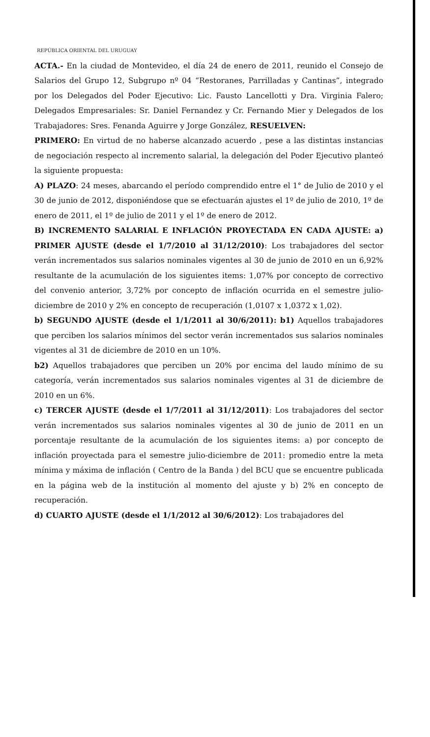REPÚBLICA ORIENTAL DEL URUGUAY
ACTA.- En la ciudad de Montevideo, el día 24 de enero de 2011, reunido el Consejo de Salarios del Grupo 12, Subgrupo nº 04 “Restoranes, Parrilladas y Cantinas”, integrado por los Delegados del Poder Ejecutivo: Lic. Fausto Lancellotti y Dra. Virginia Falero; Delegados Empresariales: Sr. Daniel Fernandez y Cr. Fernando Mier y Delegados de los Trabajadores: Sres. Fenanda Aguirre y Jorge González, RESUELVEN:
PRIMERO: En virtud de no haberse alcanzado acuerdo , pese a las distintas instancias de negociación respecto al incremento salarial, la delegación del Poder Ejecutivo planteó la siguiente propuesta:
A) PLAZO: 24 meses, abarcando el período comprendido entre el 1° de Julio de 2010 y el 30 de junio de 2012, disponiéndose que se efectuarán ajustes el 1º de julio de 2010, 1º de enero de 2011, el 1º de julio de 2011 y el 1º de enero de 2012.
B) INCREMENTO SALARIAL E INFLACIÓN PROYECTADA EN CADA AJUSTE: a) PRIMER AJUSTE (desde el 1/7/2010 al 31/12/2010): Los trabajadores del sector verán incrementados sus salarios nominales vigentes al 30 de junio de 2010 en un 6,92% resultante de la acumulación de los siguientes items: 1,07% por concepto de correctivo del convenio anterior, 3,72% por concepto de inflación ocurrida en el semestre julio-diciembre de 2010 y 2% en concepto de recuperación (1,0107 x 1,0372 x 1,02).
b) SEGUNDO AJUSTE (desde el 1/1/2011 al 30/6/2011): b1) Aquellos trabajadores que perciben los salarios mínimos del sector verán incrementados sus salarios nominales vigentes al 31 de diciembre de 2010 en un 10%.
b2) Aquellos trabajadores que perciben un 20% por encima del laudo mínimo de su categoría, verán incrementados sus salarios nominales vigentes al 31 de diciembre de 2010 en un 6%.
c) TERCER AJUSTE (desde el 1/7/2011 al 31/12/2011): Los trabajadores del sector verán incrementados sus salarios nominales vigentes al 30 de junio de 2011 en un porcentaje resultante de la acumulación de los siguientes items: a) por concepto de inflación proyectada para el semestre julio-diciembre de 2011: promedio entre la meta mínima y máxima de inflación ( Centro de la Banda ) del BCU que se encuentre publicada en la página web de la institución al momento del ajuste y b) 2% en concepto de recuperación.
d) CUARTO AJUSTE (desde el 1/1/2012 al 30/6/2012): Los trabajadores del